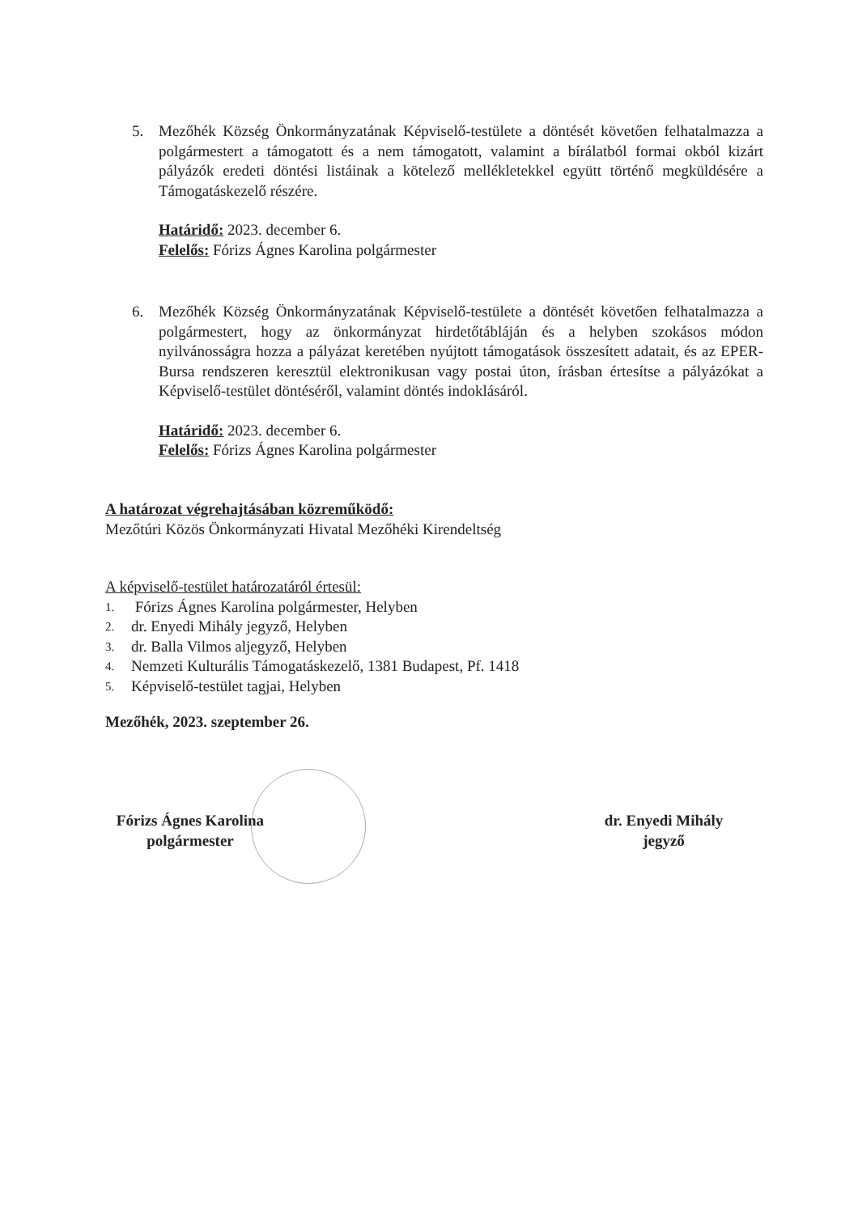5.
Mezőhék Község Önkormányzatának Képviselő-testülete a döntését követően felhatalmazza a polgármestert a támogatott és a nem támogatott, valamint a bírálatból formai okból kizárt pályázók eredeti döntési listáinak a kötelező mellékletekkel együtt történő megküldésére a Támogatáskezelő részére.
Határidő: 2023. december 6.
Felelős: Fórizs Ágnes Karolina polgármester
6.
Mezőhék Község Önkormányzatának Képviselő-testülete a döntését követően felhatalmazza a polgármestert, hogy az önkormányzat hirdetőtábláján és a helyben szokásos módon nyilvánosságra hozza a pályázat keretében nyújtott támogatások összesített adatait, és az EPER-Bursa rendszeren keresztül elektronikusan vagy postai úton, írásban értesítse a pályázókat a Képviselő-testület döntéséről, valamint döntés indoklásáról.
Határidő: 2023. december 6.
Felelős: Fórizs Ágnes Karolina polgármester
A határozat végrehajtásában közreműködő:
Mezőtúri Közös Önkormányzati Hivatal Mezőhéki Kirendeltség
A képviselő-testület határozatáról értesül:
1. Fórizs Ágnes Karolina polgármester, Helyben
2. dr. Enyedi Mihály jegyző, Helyben
3. dr. Balla Vilmos aljegyző, Helyben
4. Nemzeti Kulturális Támogatáskezelő, 1381 Budapest, Pf. 1418
5. Képviselő-testület tagjai, Helyben
Mezőhék, 2023. szeptember 26.
Fórizs Ágnes Karolina
polgármester
dr. Enyedi Mihály
jegyző